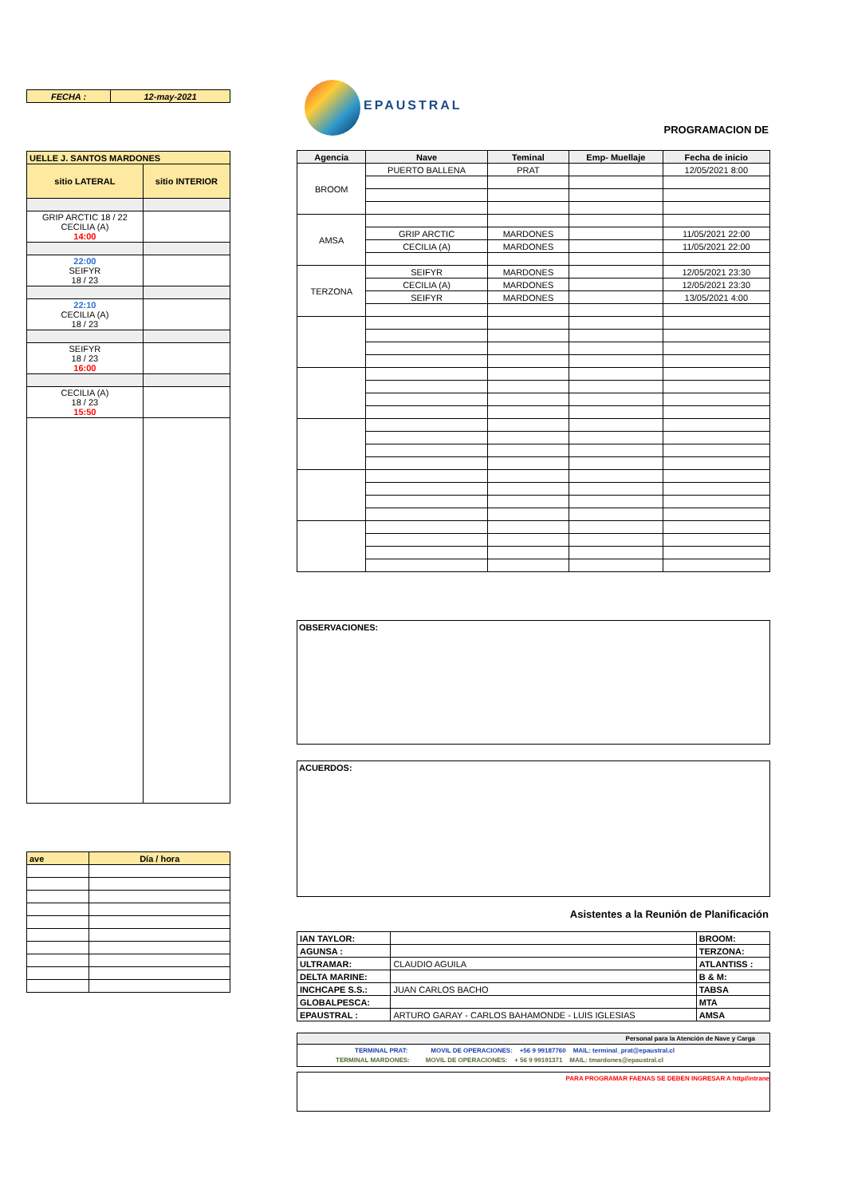| FECHA : | 12-may-2021 |
| UELLE J. SANTOS MARDONES | |
| --- | --- |
| sitio LATERAL | sitio INTERIOR |
| GRIP ARCTIC 18 / 22 CECILIA (A) 14:00 | |
| 22:00 SEIFYR 18 / 23 | |
| 22:10 CECILIA (A) 18 / 23 | |
| SEIFYR 18 / 23 16:00 | |
| CECILIA (A) 18 / 23 15:50 | |
| ave | Día / hora |
| --- | --- |
EPAUSTRAL
PROGRAMACION DE
| Agencia | Nave | Teminal | Emp- Muellaje | Fecha de inicio |
| --- | --- | --- | --- | --- |
| BROOM | PUERTO BALLENA | PRAT | | 12/05/2021 8:00 |
| AMSA | | | | |
| | GRIP ARCTIC | MARDONES | | 11/05/2021 22:00 |
| | CECILIA (A) | MARDONES | | 11/05/2021 22:00 |
| TERZONA | SEIFYR | MARDONES | | 12/05/2021 23:30 |
| | CECILIA (A) | MARDONES | | 12/05/2021 23:30 |
| | SEIFYR | MARDONES | | 13/05/2021 4:00 |
OBSERVACIONES:
ACUERDOS:
Asistentes a la Reunión de Planificación
| IAN TAYLOR: | | BROOM: |
| AGUNSA : | | TERZONA: |
| ULTRAMAR: | CLAUDIO AGUILA | ATLANTISS : |
| DELTA MARINE: | | B & M: |
| INCHCAPE S.S.: | JUAN CARLOS BACHO | TABSA |
| GLOBALPESCA: | | MTA |
| EPAUSTRAL : | ARTURO GARAY - CARLOS BAHAMONDE - LUIS IGLESIAS | AMSA |
Personal para la Atención de Nave y Carga
TERMINAL PRAT: MOVIL DE OPERACIONES: +56 9 99187760 MAIL: terminal_prat@epaustral.cl
TERMINAL MARDONES: MOVIL DE OPERACIONES: + 56 9 99191371 MAIL: tmardones@epaustral.cl
PARA PROGRAMAR FAENAS SE DEBEN INGRESAR A http//intrane